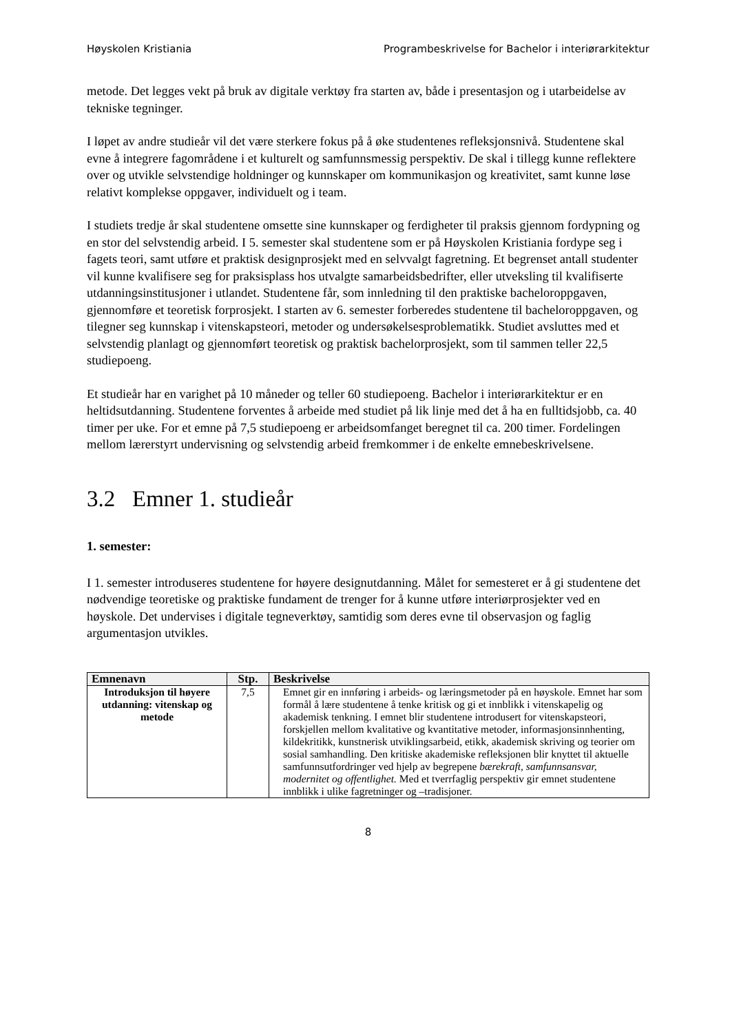Høyskolen Kristiania Programbeskrivelse for Bachelor i interiørarkitektur
metode. Det legges vekt på bruk av digitale verktøy fra starten av, både i presentasjon og i utarbeidelse av tekniske tegninger.
I løpet av andre studieår vil det være sterkere fokus på å øke studentenes refleksjonsnivå. Studentene skal evne å integrere fagområdene i et kulturelt og samfunnsmessig perspektiv. De skal i tillegg kunne reflektere over og utvikle selvstendige holdninger og kunnskaper om kommunikasjon og kreativitet, samt kunne løse relativt komplekse oppgaver, individuelt og i team.
I studiets tredje år skal studentene omsette sine kunnskaper og ferdigheter til praksis gjennom fordypning og en stor del selvstendig arbeid. I 5. semester skal studentene som er på Høyskolen Kristiania fordype seg i fagets teori, samt utføre et praktisk designprosjekt med en selvvalgt fagretning. Et begrenset antall studenter vil kunne kvalifisere seg for praksisplass hos utvalgte samarbeidsbedrifter, eller utveksling til kvalifiserte utdanningsinstitusjoner i utlandet. Studentene får, som innledning til den praktiske bacheloroppgaven, gjennomføre et teoretisk forprosjekt. I starten av 6. semester forberedes studentene til bacheloroppgaven, og tilegner seg kunnskap i vitenskapsteori, metoder og undersøkelsesproblematikk. Studiet avsluttes med et selvstendig planlagt og gjennomført teoretisk og praktisk bachelorprosjekt, som til sammen teller 22,5 studiepoeng.
Et studieår har en varighet på 10 måneder og teller 60 studiepoeng. Bachelor i interiørarkitektur er en heltidsutdanning. Studentene forventes å arbeide med studiet på lik linje med det å ha en fulltidsjobb, ca. 40 timer per uke. For et emne på 7,5 studiepoeng er arbeidsomfanget beregnet til ca. 200 timer. Fordelingen mellom lærerstyrt undervisning og selvstendig arbeid fremkommer i de enkelte emnebeskrivelsene.
3.2 Emner 1. studieår
1. semester:
I 1. semester introduseres studentene for høyere designutdanning. Målet for semesteret er å gi studentene det nødvendige teoretiske og praktiske fundament de trenger for å kunne utføre interiørprosjekter ved en høyskole. Det undervises i digitale tegneverktøy, samtidig som deres evne til observasjon og faglig argumentasjon utvikles.
| Emnenavn | Stp. | Beskrivelse |
| --- | --- | --- |
| Introduksjon til høyere utdanning: vitenskap og metode | 7,5 | Emnet gir en innføring i arbeids- og læringsmetoder på en høyskole. Emnet har som formål å lære studentene å tenke kritisk og gi et innblikk i vitenskapelig og akademisk tenkning. I emnet blir studentene introdusert for vitenskapsteori, forskjellen mellom kvalitative og kvantitative metoder, informasjonsinnhenting, kildekritikk, kunstnerisk utviklingsarbeid, etikk, akademisk skriving og teorier om sosial samhandling. Den kritiske akademiske refleksjonen blir knyttet til aktuelle samfunnsutfordringer ved hjelp av begrepene bærekraft, samfunnsansvar, modernitet og offentlighet. Med et tverrfaglig perspektiv gir emnet studentene innblikk i ulike fagretninger og –tradisjoner. |
8